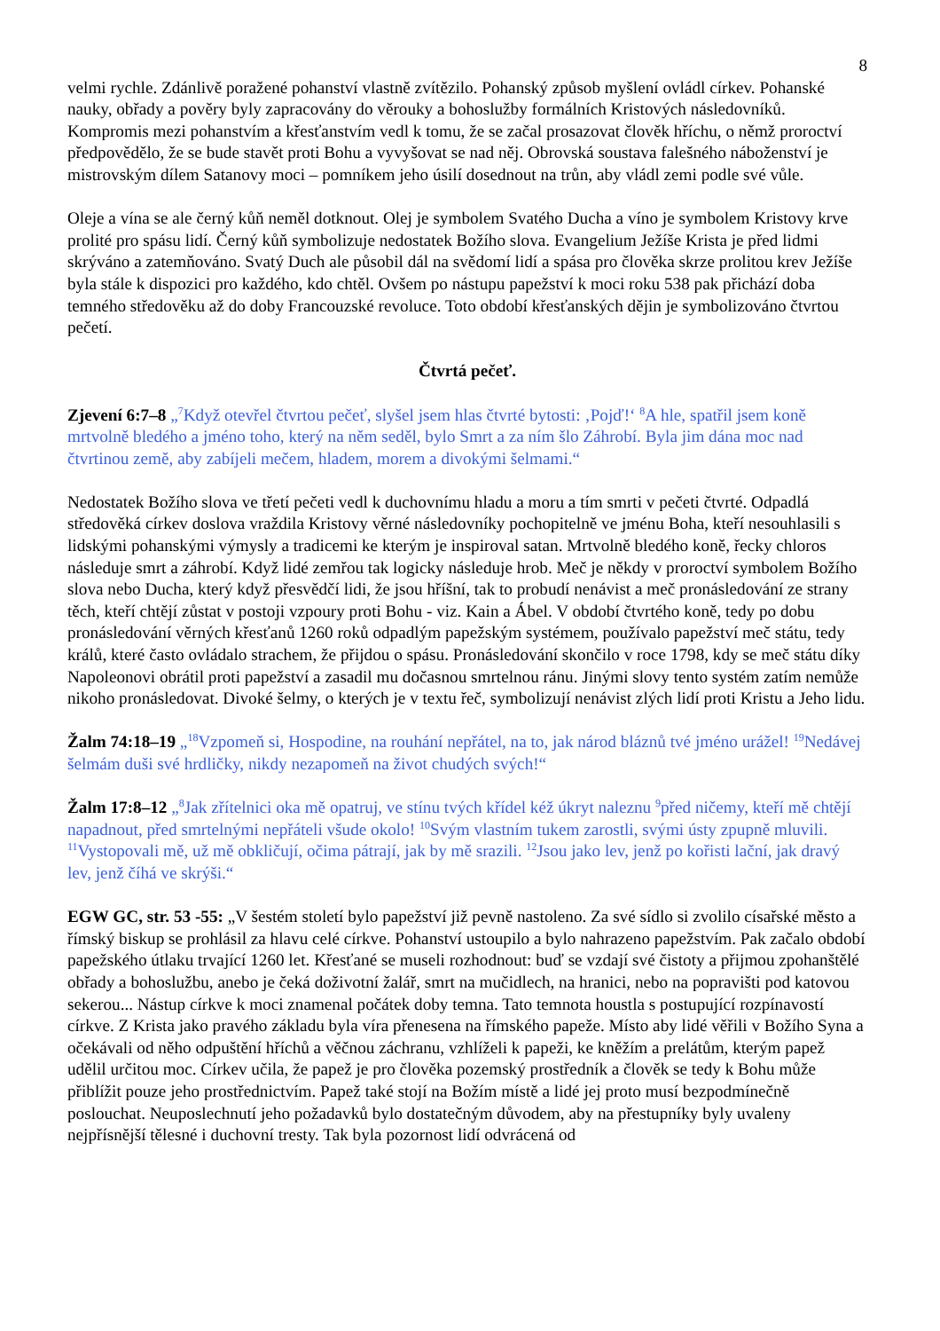8
velmi rychle. Zdánlivě poražené pohanství vlastně zvítězilo. Pohanský způsob myšlení ovládl církev. Pohanské nauky, obřady a pověry byly zapracovány do věrouky a bohoslužby formálních Kristových následovníků. Kompromis mezi pohanstvím a křesťanstvím vedl k tomu, že se začal prosazovat člověk hříchu, o němž proroctví předpovědělo, že se bude stavět proti Bohu a vyvyšovat se nad něj. Obrovská soustava falešného náboženství je mistrovským dílem Satanovy moci – pomníkem jeho úsilí dosednout na trůn, aby vládl zemi podle své vůle.
Oleje a vína se ale černý kůň neměl dotknout. Olej je symbolem Svatého Ducha a víno je symbolem Kristovy krve prolité pro spásu lidí. Černý kůň symbolizuje nedostatek Božího slova. Evangelium Ježíše Krista je před lidmi skrýváno a zatemňováno. Svatý Duch ale působil dál na svědomí lidí a spása pro člověka skrze prolitou krev Ježíše byla stále k dispozici pro každého, kdo chtěl. Ovšem po nástupu papežství k moci roku 538 pak přichází doba temného středověku až do doby Francouzské revoluce. Toto období křesťanských dějin je symbolizováno čtvrtou pečetí.
Čtvrtá pečeť.
Zjevení 6:7–8 „<sup>7</sup>Když otevřel čtvrtou pečeť, slyšel jsem hlas čtvrté bytosti: ‚Pojď!‘ <sup>8</sup>A hle, spatřil jsem koně mrtvolně bledého a jméno toho, který na něm seděl, bylo Smrt a za ním šlo Záhrobí. Byla jim dána moc nad čtvrtinou země, aby zabíjeli mečem, hladem, morem a divokými šelmami.“
Nedostatek Božího slova ve třetí pečeti vedl k duchovnímu hladu a moru a tím smrti v pečeti čtvrté. Odpadlá středověká církev doslova vraždila Kristovy věrné následovníky pochopitelně ve jménu Boha, kteří nesouhlasili s lidskými pohanskými výmysly a tradicemi ke kterým je inspiroval satan. Mrtvolně bledého koně, řecky chloros následuje smrt a záhrobí. Když lidé zemřou tak logicky následuje hrob. Meč je někdy v proroctví symbolem Božího slova nebo Ducha, který když přesvědčí lidi, že jsou hříšní, tak to probudí nenávist a meč pronásledování ze strany těch, kteří chtějí zůstat v postoji vzpoury proti Bohu - viz. Kain a Ábel. V období čtvrtého koně, tedy po dobu pronásledování věrných křesťanů 1260 roků odpadlým papežským systémem, používalo papežství meč státu, tedy králů, které často ovládalo strachem, že přijdou o spásu. Pronásledování skončilo v roce 1798, kdy se meč státu díky Napoleonovi obrátil proti papežství a zasadil mu dočasnou smrtelnou ránu. Jinými slovy tento systém zatím nemůže nikoho pronásledovat. Divoké šelmy, o kterých je v textu řeč, symbolizují nenávist zlých lidí proti Kristu a Jeho lidu.
Žalm 74:18–19 „<sup>18</sup>Vzpomeň si, Hospodine, na rouhání nepřátel, na to, jak národ bláznů tvé jméno urážel! <sup>19</sup>Nedávej šelmám duši své hrdličky, nikdy nezapomeň na život chudých svých!“
Žalm 17:8–12 „<sup>8</sup>Jak zřítelnici oka mě opatruj, ve stínu tvých křídel kéž úkryt naleznu <sup>9</sup>před ničemy, kteří mě chtějí napadnout, před smrtelnými nepřáteli všude okolo! <sup>10</sup>Svým vlastním tukem zarostli, svými ústy zpupně mluvili. <sup>11</sup>Vystopovali mě, už mě obkličují, očima pátrají, jak by mě srazili. <sup>12</sup>Jsou jako lev, jenž po kořisti lační, jak dravý lev, jenž číhá ve skrýši.“
EGW GC, str. 53 -55: „V šestém století bylo papežství již pevně nastoleno. Za své sídlo si zvolilo císařské město a římský biskup se prohlásil za hlavu celé církve. Pohanství ustoupilo a bylo nahrazeno papežstvím. Pak začalo období papežského útlaku trvající 1260 let. Křesťané se museli rozhodnout: buď se vzdají své čistoty a přijmou zpohanštělé obřady a bohoslužbu, anebo je čeká doživotní žalář, smrt na mučidlech, na hranici, nebo na popravišti pod katovou sekerou... Nástup církve k moci znamenal počátek doby temna. Tato temnota houstla s postupující rozpínavostí církve. Z Krista jako pravého základu byla víra přenesena na římského papeže. Místo aby lidé věřili v Božího Syna a očekávali od něho odpuštění hříchů a věčnou záchranu, vzhlíželi k papeži, ke kněžím a prelátům, kterým papež udělil určitou moc. Církev učila, že papež je pro člověka pozemský prostředník a člověk se tedy k Bohu může přiblížit pouze jeho prostřednictvím. Papež také stojí na Božím místě a lidé jej proto musí bezpodmínečně poslouchat. Neuposlechnutí jeho požadavků bylo dostatečným důvodem, aby na přestupníky byly uvaleny nejpřísnější tělesné i duchovní tresty. Tak byla pozornost lidí odvrácená od